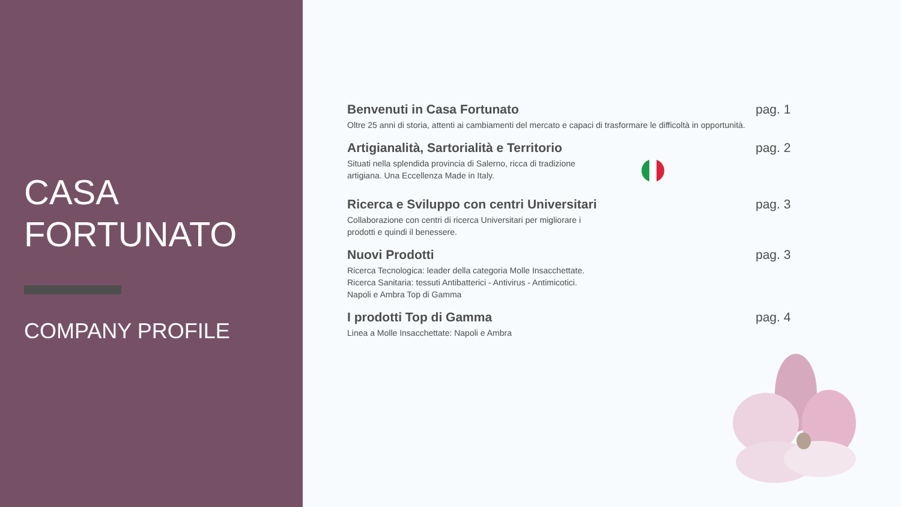CASA
FORTUNATO
COMPANY PROFILE
Benvenuti in Casa Fortunato
Oltre 25 anni di storia, attenti ai cambiamenti del mercato e capaci di trasformare le difficoltà in opportunità.
pag. 1
Artigianalità, Sartorialità e Territorio
Situati nella splendida provincia di Salerno, ricca di tradizione
artigiana. Una Eccellenza Made in Italy.
pag. 2
Ricerca e Sviluppo con centri Universitari
Collaborazione con centri di ricerca Universitari per migliorare i
prodotti e quindi il benessere.
pag. 3
Nuovi Prodotti
Ricerca Tecnologica: leader della categoria Molle Insacchettate.
Ricerca Sanitaria: tessuti Antibatterici - Antivirus - Antimicotici.
Napoli e Ambra Top di Gamma
pag. 3
I prodotti Top di Gamma
Linea a Molle Insacchettate: Napoli e Ambra
pag. 4